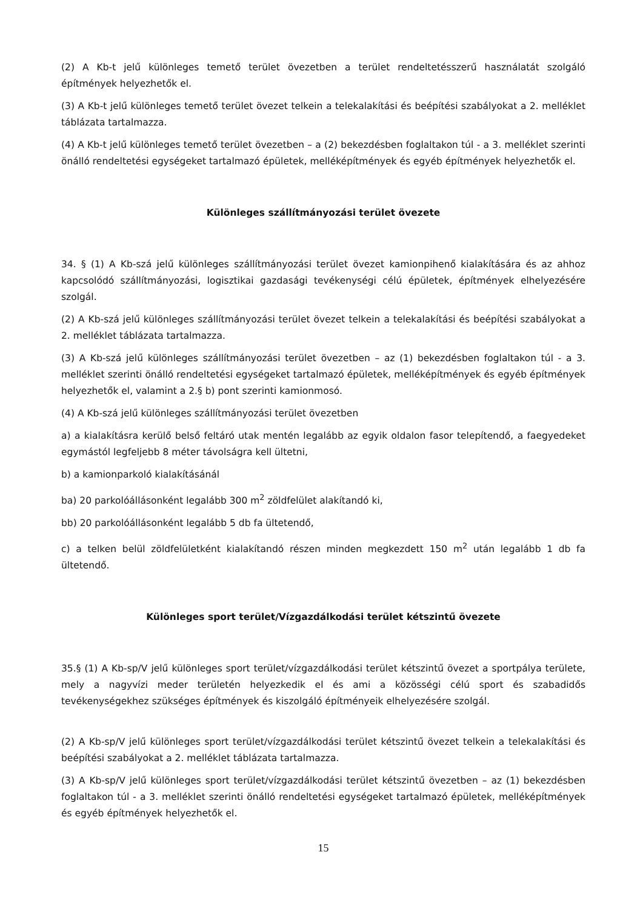(2) A Kb-t jelű különleges temető terület övezetben a terület rendeltetésszerű használatát szolgáló építmények helyezhetők el.
(3) A Kb-t jelű különleges temető terület övezet telkein a telekalakítási és beépítési szabályokat a 2. melléklet táblázata tartalmazza.
(4) A Kb-t jelű különleges temető terület övezetben – a (2) bekezdésben foglaltakon túl - a 3. melléklet szerinti önálló rendeltetési egységeket tartalmazó épületek, melléképítmények és egyéb építmények helyezhetők el.
Különleges szállítmányozási terület övezete
34. § (1) A Kb-szá jelű különleges szállítmányozási terület övezet kamionpihenő kialakítására és az ahhoz kapcsolódó szállítmányozási, logisztikai gazdasági tevékenységi célú épületek, építmények elhelyezésére szolgál.
(2) A Kb-szá jelű különleges szállítmányozási terület övezet telkein a telekalakítási és beépítési szabályokat a 2. melléklet táblázata tartalmazza.
(3) A Kb-szá jelű különleges szállítmányozási terület övezetben – az (1) bekezdésben foglaltakon túl - a 3. melléklet szerinti önálló rendeltetési egységeket tartalmazó épületek, melléképítmények és egyéb építmények helyezhetők el, valamint a 2.§ b) pont szerinti kamionmosó.
(4) A Kb-szá jelű különleges szállítmányozási terület övezetben
a) a kialakításra kerülő belső feltáró utak mentén legalább az egyik oldalon fasor telepítendő, a faegyedeket egymástól legfeljebb 8 méter távolságra kell ültetni,
b) a kamionparkoló kialakításánál
ba) 20 parkolóállásonként legalább 300 m<sup>2</sup> zöldfelület alakítandó ki,
bb) 20 parkolóállásonként legalább 5 db fa ültetendő,
c) a telken belül zöldfelületként kialakítandó részen minden megkezdett 150 m<sup>2</sup> után legalább 1 db fa ültetendő.
Különleges sport terület/Vízgazdálkodási terület kétszintű övezete
35.§ (1) A Kb-sp/V jelű különleges sport terület/vízgazdálkodási terület kétszintű övezet a sportpálya területe, mely a nagyvízi meder területén helyezkedik el és ami a közösségi célú sport és szabadidős tevékenységekhez szükséges építmények és kiszolgáló építményeik elhelyezésére szolgál.
(2) A Kb-sp/V jelű különleges sport terület/vízgazdálkodási terület kétszintű övezet telkein a telekalakítási és beépítési szabályokat a 2. melléklet táblázata tartalmazza.
(3) A Kb-sp/V jelű különleges sport terület/vízgazdálkodási terület kétszintű övezetben – az (1) bekezdésben foglaltakon túl - a 3. melléklet szerinti önálló rendeltetési egységeket tartalmazó épületek, melléképítmények és egyéb építmények helyezhetők el.
15